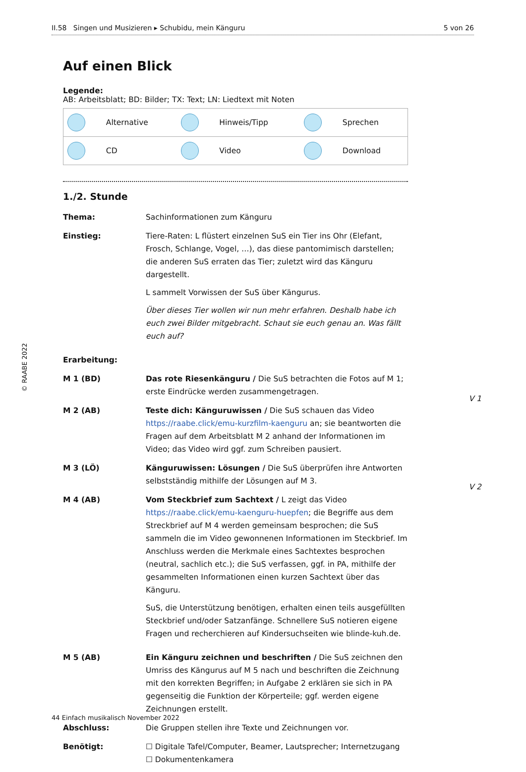II.58 Singen und Musizieren ▸ Schubidu, mein Känguru 5 von 26
Auf einen Blick
Legende:
AB: Arbeitsblatt; BD: Bilder; TX: Text; LN: Liedtext mit Noten
| | Alternative | | Hinweis/Tipp | | Sprechen |
| | CD | | Video | | Download |
1./2. Stunde
Thema: Sachinformationen zum Känguru
Einstieg: Tiere-Raten: L flüstert einzelnen SuS ein Tier ins Ohr (Elefant, Frosch, Schlange, Vogel, …), das diese pantomimisch darstellen; die anderen SuS erraten das Tier; zuletzt wird das Känguru dargestellt.
L sammelt Vorwissen der SuS über Kängurus.
Über dieses Tier wollen wir nun mehr erfahren. Deshalb habe ich euch zwei Bilder mitgebracht. Schaut sie euch genau an. Was fällt euch auf?
Erarbeitung:
M 1 (BD) Das rote Riesenkänguru / Die SuS betrachten die Fotos auf M 1; erste Eindrücke werden zusammengetragen.
M 2 (AB) Teste dich: Känguruwissen / Die SuS schauen das Video https://raabe.click/emu-kurzfilm-kaenguru an; sie beantworten die Fragen auf dem Arbeitsblatt M 2 anhand der Informationen im Video; das Video wird ggf. zum Schreiben pausiert.
M 3 (LÖ) Känguruwissen: Lösungen / Die SuS überprüfen ihre Antworten selbstständig mithilfe der Lösungen auf M 3.
M 4 (AB) Vom Steckbrief zum Sachtext / L zeigt das Video https://raabe.click/emu-kaenguru-huepfen; die Begriffe aus dem Streckbrief auf M 4 werden gemeinsam besprochen; die SuS sammeln die im Video gewonnenen Informationen im Steckbrief. Im Anschluss werden die Merkmale eines Sachtextes besprochen (neutral, sachlich etc.); die SuS verfassen, ggf. in PA, mithilfe der gesammelten Informationen einen kurzen Sachtext über das Känguru.
SuS, die Unterstützung benötigen, erhalten einen teils ausgefüllten Steckbrief und/oder Satzanfänge. Schnellere SuS notieren eigene Fragen und recherchieren auf Kindersuchseiten wie blinde-kuh.de.
M 5 (AB) Ein Känguru zeichnen und beschriften / Die SuS zeichnen den Umriss des Kängurus auf M 5 nach und beschriften die Zeichnung mit den korrekten Begriffen; in Aufgabe 2 erklären sie sich in PA gegenseitig die Funktion der Körperteile; ggf. werden eigene Zeichnungen erstellt.
Abschluss: Die Gruppen stellen ihre Texte und Zeichnungen vor.
Benötigt: ☐ Digitale Tafel/Computer, Beamer, Lautsprecher; Internetzugang
☐ Dokumentenkamera
V 1
V 2
© RAABE 2022
44 Einfach musikalisch November 2022